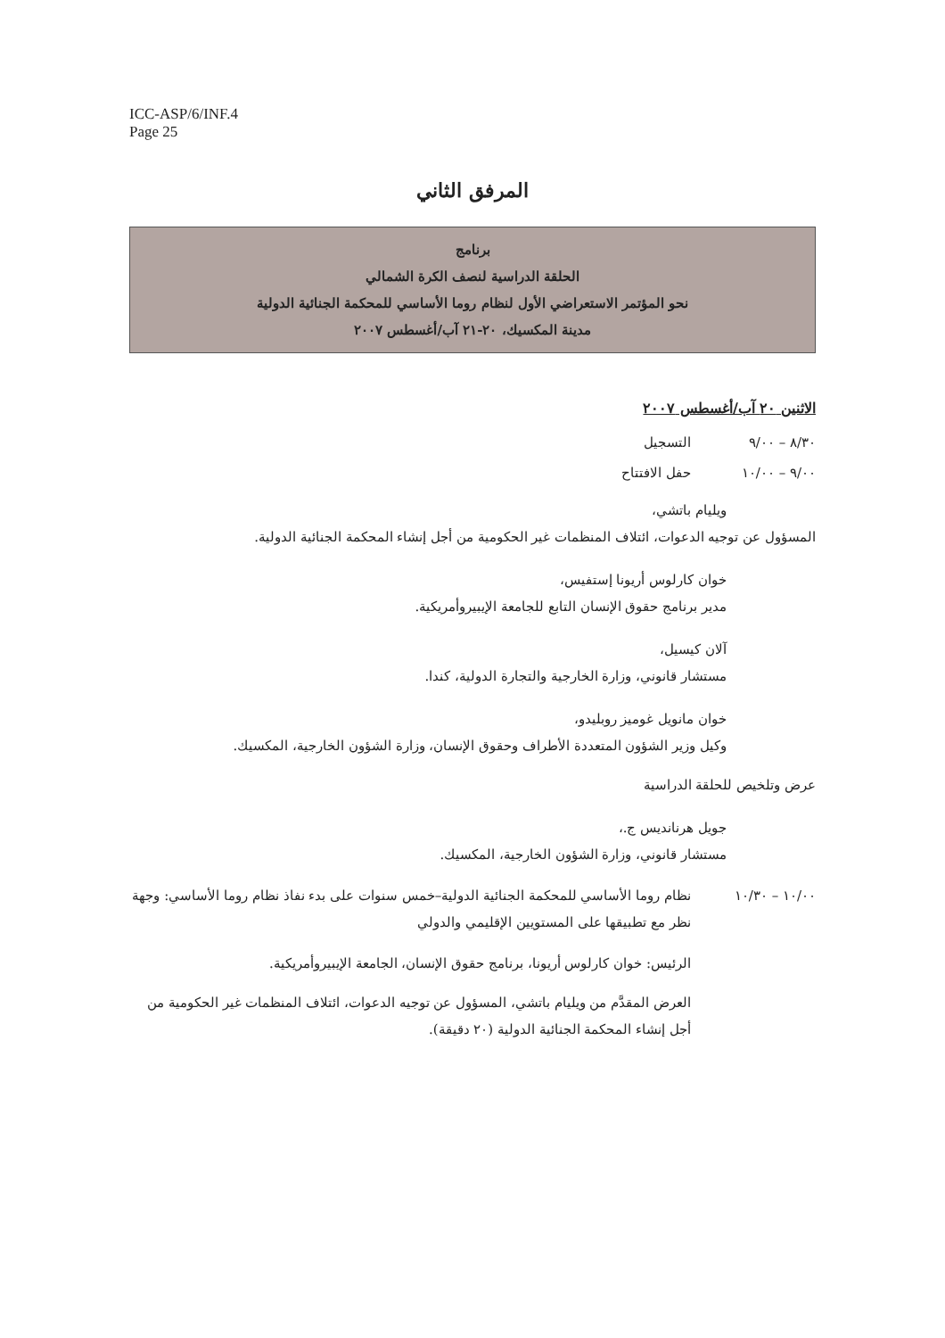ICC-ASP/6/INF.4
Page 25
المرفق الثاني
برنامج
الحلقة الدراسية لنصف الكرة الشمالي
نحو المؤتمر الاستعراضي الأول لنظام روما الأساسي للمحكمة الجنائية الدولية
مدينة المكسيك، ٢٠-٢١ آب/أغسطس ٢٠٠٧
الاثنين ٢٠ آب/أغسطس ٢٠٠٧
٨/٣٠ – ٩/٠٠ التسجيل
٩/٠٠ – ١٠/٠٠ حفل الافتتاح
ويليام باتشي،
المسؤول عن توجيه الدعوات، ائتلاف المنظمات غير الحكومية من أجل إنشاء المحكمة الجنائية الدولية.
خوان كارلوس أريونا إستفيس،
مدير برنامج حقوق الإنسان التابع للجامعة الإيبيروأمريكية.
آلان كيسيل،
مستشار قانوني، وزارة الخارجية والتجارة الدولية، كندا.
خوان مانويل غوميز روبليدو،
وكيل وزير الشؤون المتعددة الأطراف وحقوق الإنسان، وزارة الشؤون الخارجية، المكسيك.
عرض وتلخيص للحلقة الدراسية
جويل هرنانديس ج.،
مستشار قانوني، وزارة الشؤون الخارجية، المكسيك.
١٠/٠٠ – ١٠/٣٠ نظام روما الأساسي للمحكمة الجنائية الدولية–خمس سنوات على بدء نفاذ نظام روما الأساسي: وجهة نظر مع تطبيقها على المستويين الإقليمي والدولي
الرئيس: خوان كارلوس أريونا، برنامج حقوق الإنسان، الجامعة الإيبيروأمريكية.
العرض المقدَّم من ويليام باتشي، المسؤول عن توجيه الدعوات، ائتلاف المنظمات غير الحكومية من أجل إنشاء المحكمة الجنائية الدولية (٢٠ دقيقة).